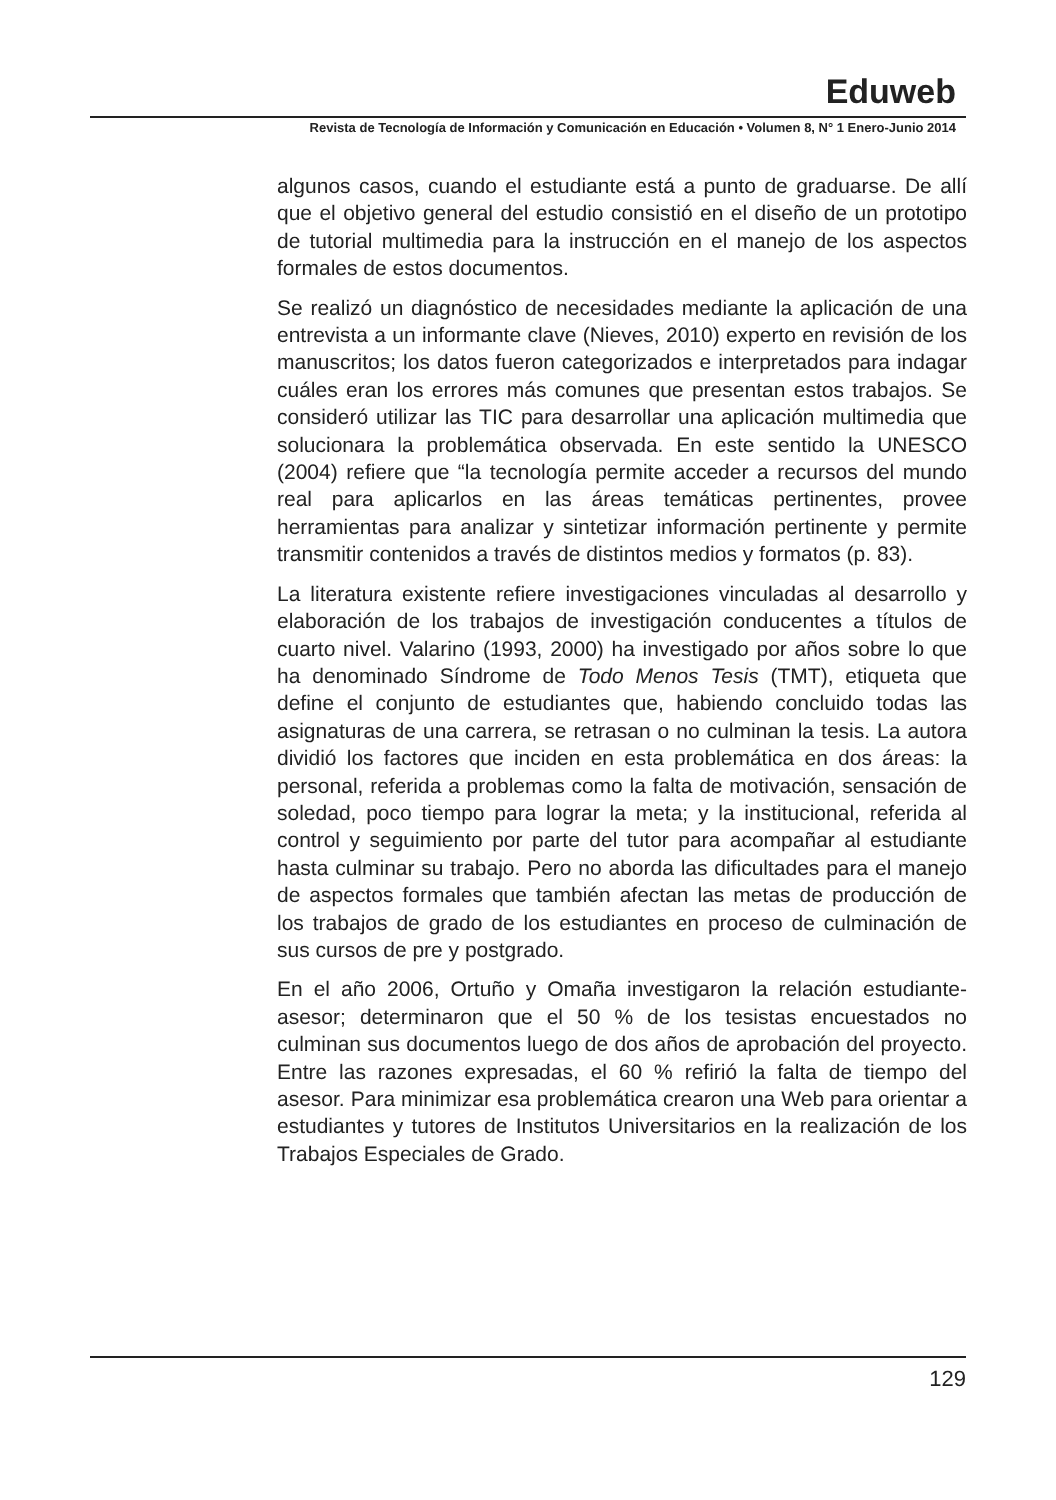Eduweb
Revista de Tecnología de Información y Comunicación en Educación • Volumen 8, N° 1 Enero-Junio 2014
algunos casos, cuando el estudiante está a punto de graduarse. De allí que el objetivo general del estudio consistió en el diseño de un prototipo de tutorial multimedia para la instrucción en el manejo de los aspectos formales de estos documentos.
Se realizó un diagnóstico de necesidades mediante la aplicación de una entrevista a un informante clave (Nieves, 2010) experto en revisión de los manuscritos; los datos fueron categorizados e interpretados para indagar cuáles eran los errores más comunes que presentan estos trabajos. Se consideró utilizar las TIC para desarrollar una aplicación multimedia que solucionara la problemática observada. En este sentido la UNESCO (2004) refiere que “la tecnología permite acceder a recursos del mundo real para aplicarlos en las áreas temáticas pertinentes, provee herramientas para analizar y sintetizar información pertinente y permite transmitir contenidos a través de distintos medios y formatos (p. 83).
La literatura existente refiere investigaciones vinculadas al desarrollo y elaboración de los trabajos de investigación conducentes a títulos de cuarto nivel. Valarino (1993, 2000) ha investigado por años sobre lo que ha denominado Síndrome de Todo Menos Tesis (TMT), etiqueta que define el conjunto de estudiantes que, habiendo concluido todas las asignaturas de una carrera, se retrasan o no culminan la tesis. La autora dividió los factores que inciden en esta problemática en dos áreas: la personal, referida a problemas como la falta de motivación, sensación de soledad, poco tiempo para lograr la meta; y la institucional, referida al control y seguimiento por parte del tutor para acompañar al estudiante hasta culminar su trabajo. Pero no aborda las dificultades para el manejo de aspectos formales que también afectan las metas de producción de los trabajos de grado de los estudiantes en proceso de culminación de sus cursos de pre y postgrado.
En el año 2006, Ortuño y Omaña investigaron la relación estudiante-asesor; determinaron que el 50 % de los tesistas encuestados no culminan sus documentos luego de dos años de aprobación del proyecto. Entre las razones expresadas, el 60 % refirió la falta de tiempo del asesor. Para minimizar esa problemática crearon una Web para orientar a estudiantes y tutores de Institutos Universitarios en la realización de los Trabajos Especiales de Grado.
129